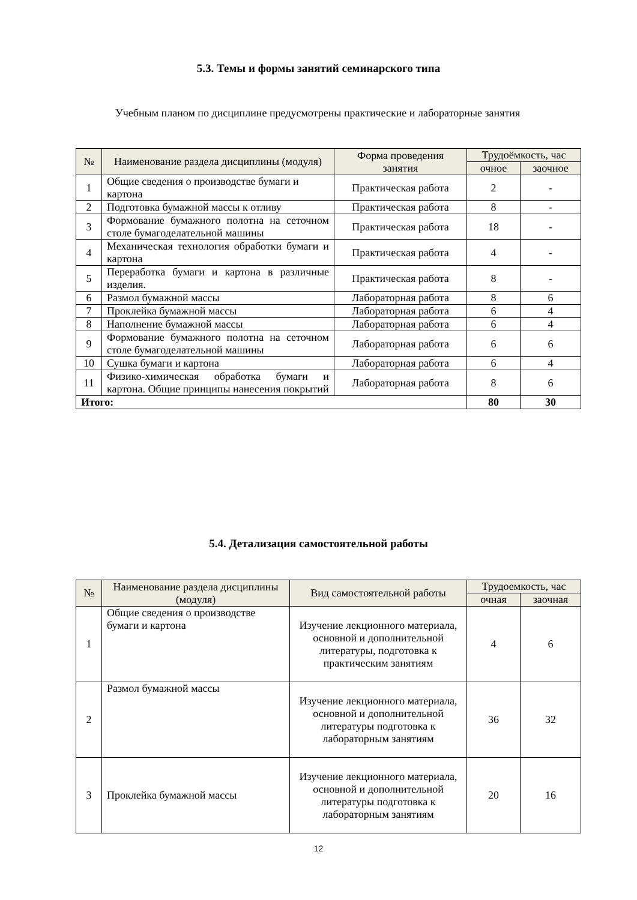5.3. Темы и формы занятий семинарского типа
Учебным планом по дисциплине предусмотрены практические и лабораторные занятия
| № | Наименование раздела дисциплины (модуля) | Форма проведения занятия | Трудоёмкость, час | |
| --- | --- | --- | --- | --- |
| | | | очное | заочное |
| 1 | Общие сведения о производстве бумаги и картона | Практическая работа | 2 | - |
| 2 | Подготовка бумажной массы к отливу | Практическая работа | 8 | - |
| 3 | Формование бумажного полотна на сеточном столе бумагоделательной машины | Практическая работа | 18 | - |
| 4 | Механическая технология обработки бумаги и картона | Практическая работа | 4 | - |
| 5 | Переработка бумаги и картона в различные изделия. | Практическая работа | 8 | - |
| 6 | Размол бумажной массы | Лабораторная работа | 8 | 6 |
| 7 | Проклейка бумажной массы | Лабораторная работа | 6 | 4 |
| 8 | Наполнение бумажной массы | Лабораторная работа | 6 | 4 |
| 9 | Формование бумажного полотна на сеточном столе бумагоделательной машины | Лабораторная работа | 6 | 6 |
| 10 | Сушка бумаги и картона | Лабораторная работа | 6 | 4 |
| 11 | Физико-химическая обработка бумаги и картона. Общие принципы нанесения покрытий | Лабораторная работа | 8 | 6 |
| Итого: | | | 80 | 30 |
5.4. Детализация самостоятельной работы
| № | Наименование раздела дисциплины (модуля) | Вид самостоятельной работы | Трудоемкость, час | |
| --- | --- | --- | --- | --- |
| | | | очная | заочная |
| 1 | Общие сведения о производстве бумаги и картона | Изучение лекционного материала, основной и дополнительной литературы, подготовка к практическим занятиям | 4 | 6 |
| 2 | Размол бумажной массы | Изучение лекционного материала, основной и дополнительной литературы подготовка к лабораторным занятиям | 36 | 32 |
| 3 | Проклейка бумажной массы | Изучение лекционного материала, основной и дополнительной литературы подготовка к лабораторным занятиям | 20 | 16 |
12